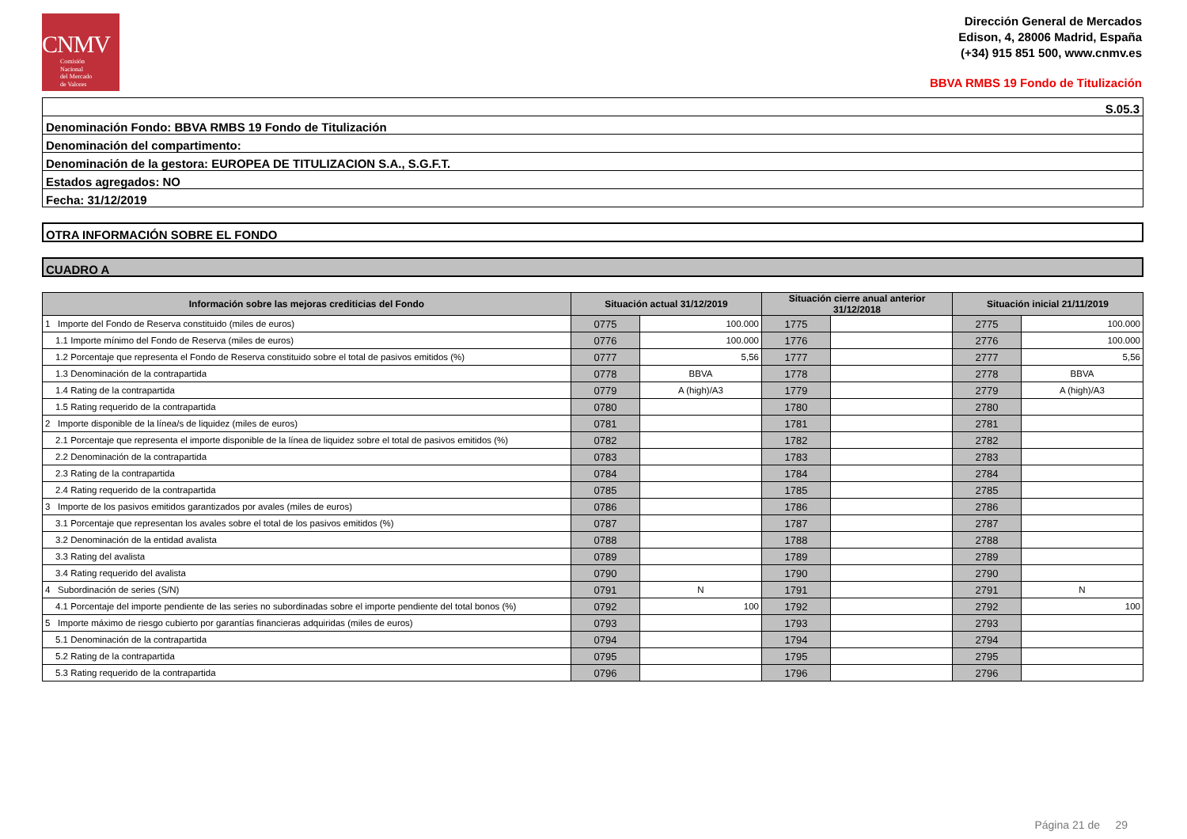CNMV
Comisión
Nacional
del Mercado
de Valores
Dirección General de Mercados
Edison, 4, 28006 Madrid, España
(+34) 915 851 500, www.cnmv.es
BBVA RMBS 19 Fondo de Titulización
S.05.3
Denominación Fondo: BBVA RMBS 19 Fondo de Titulización
Denominación del compartimento:
Denominación de la gestora: EUROPEA DE TITULIZACION S.A., S.G.F.T.
Estados agregados: NO
Fecha: 31/12/2019
OTRA INFORMACIÓN SOBRE EL FONDO
CUADRO A
| Información sobre las mejoras crediticias del Fondo | Situación actual 31/12/2019 | | Situación cierre anual anterior 31/12/2018 | | Situación inicial 21/11/2019 | |
| --- | --- | --- | --- | --- | --- | --- |
| 1 Importe del Fondo de Reserva constituido (miles de euros) | 0775 | 100.000 | 1775 | | 2775 | 100.000 |
| 1.1 Importe mínimo del Fondo de Reserva (miles de euros) | 0776 | 100.000 | 1776 | | 2776 | 100.000 |
| 1.2 Porcentaje que representa el Fondo de Reserva constituido sobre el total de pasivos emitidos (%) | 0777 | 5,56 | 1777 | | 2777 | 5,56 |
| 1.3 Denominación de la contrapartida | 0778 | BBVA | 1778 | | 2778 | BBVA |
| 1.4 Rating de la contrapartida | 0779 | A (high)/A3 | 1779 | | 2779 | A (high)/A3 |
| 1.5 Rating requerido de la contrapartida | 0780 | | 1780 | | 2780 | |
| 2 Importe disponible de la línea/s de liquidez (miles de euros) | 0781 | | 1781 | | 2781 | |
| 2.1 Porcentaje que representa el importe disponible de la línea de liquidez sobre el total de pasivos emitidos (%) | 0782 | | 1782 | | 2782 | |
| 2.2 Denominación de la contrapartida | 0783 | | 1783 | | 2783 | |
| 2.3 Rating de la contrapartida | 0784 | | 1784 | | 2784 | |
| 2.4 Rating requerido de la contrapartida | 0785 | | 1785 | | 2785 | |
| 3 Importe de los pasivos emitidos garantizados por avales (miles de euros) | 0786 | | 1786 | | 2786 | |
| 3.1 Porcentaje que representan los avales sobre el total de los pasivos emitidos (%) | 0787 | | 1787 | | 2787 | |
| 3.2 Denominación de la entidad avalista | 0788 | | 1788 | | 2788 | |
| 3.3 Rating del avalista | 0789 | | 1789 | | 2789 | |
| 3.4 Rating requerido del avalista | 0790 | | 1790 | | 2790 | |
| 4 Subordinación de series (S/N) | 0791 | N | 1791 | | 2791 | N |
| 4.1 Porcentaje del importe pendiente de las series no subordinadas sobre el importe pendiente del total bonos (%) | 0792 | 100 | 1792 | | 2792 | 100 |
| 5 Importe máximo de riesgo cubierto por garantías financieras adquiridas (miles de euros) | 0793 | | 1793 | | 2793 | |
| 5.1 Denominación de la contrapartida | 0794 | | 1794 | | 2794 | |
| 5.2 Rating de la contrapartida | 0795 | | 1795 | | 2795 | |
| 5.3 Rating requerido de la contrapartida | 0796 | | 1796 | | 2796 | |
Página 21 de 29